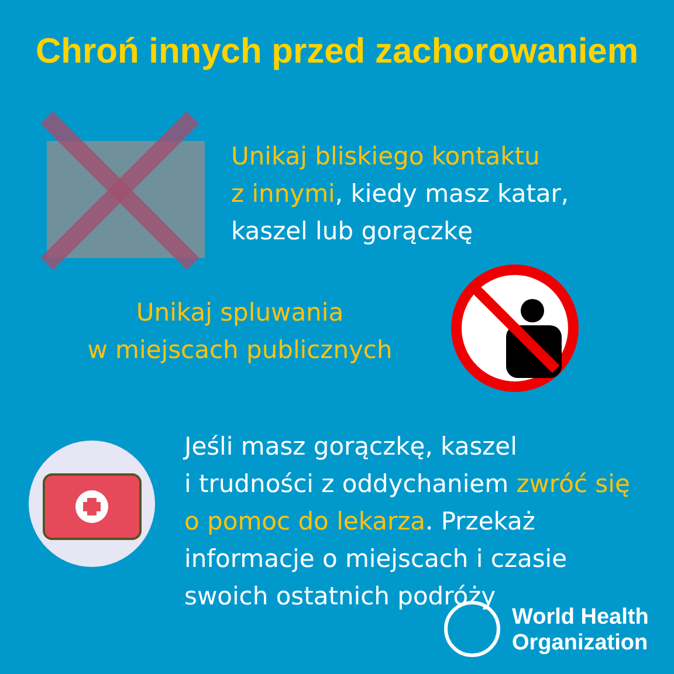Chroń innych przed zachorowaniem
Unikaj bliskiego kontaktu
z innymi, kiedy masz katar,
kaszel lub gorączkę
Unikaj spluwania
w miejscach publicznych
Jeśli masz gorączkę, kaszel
i trudności z oddychaniem zwróć się
o pomoc do lekarza. Przekaż
informacje o miejscach i czasie
swoich ostatnich podróży
World Health
Organization